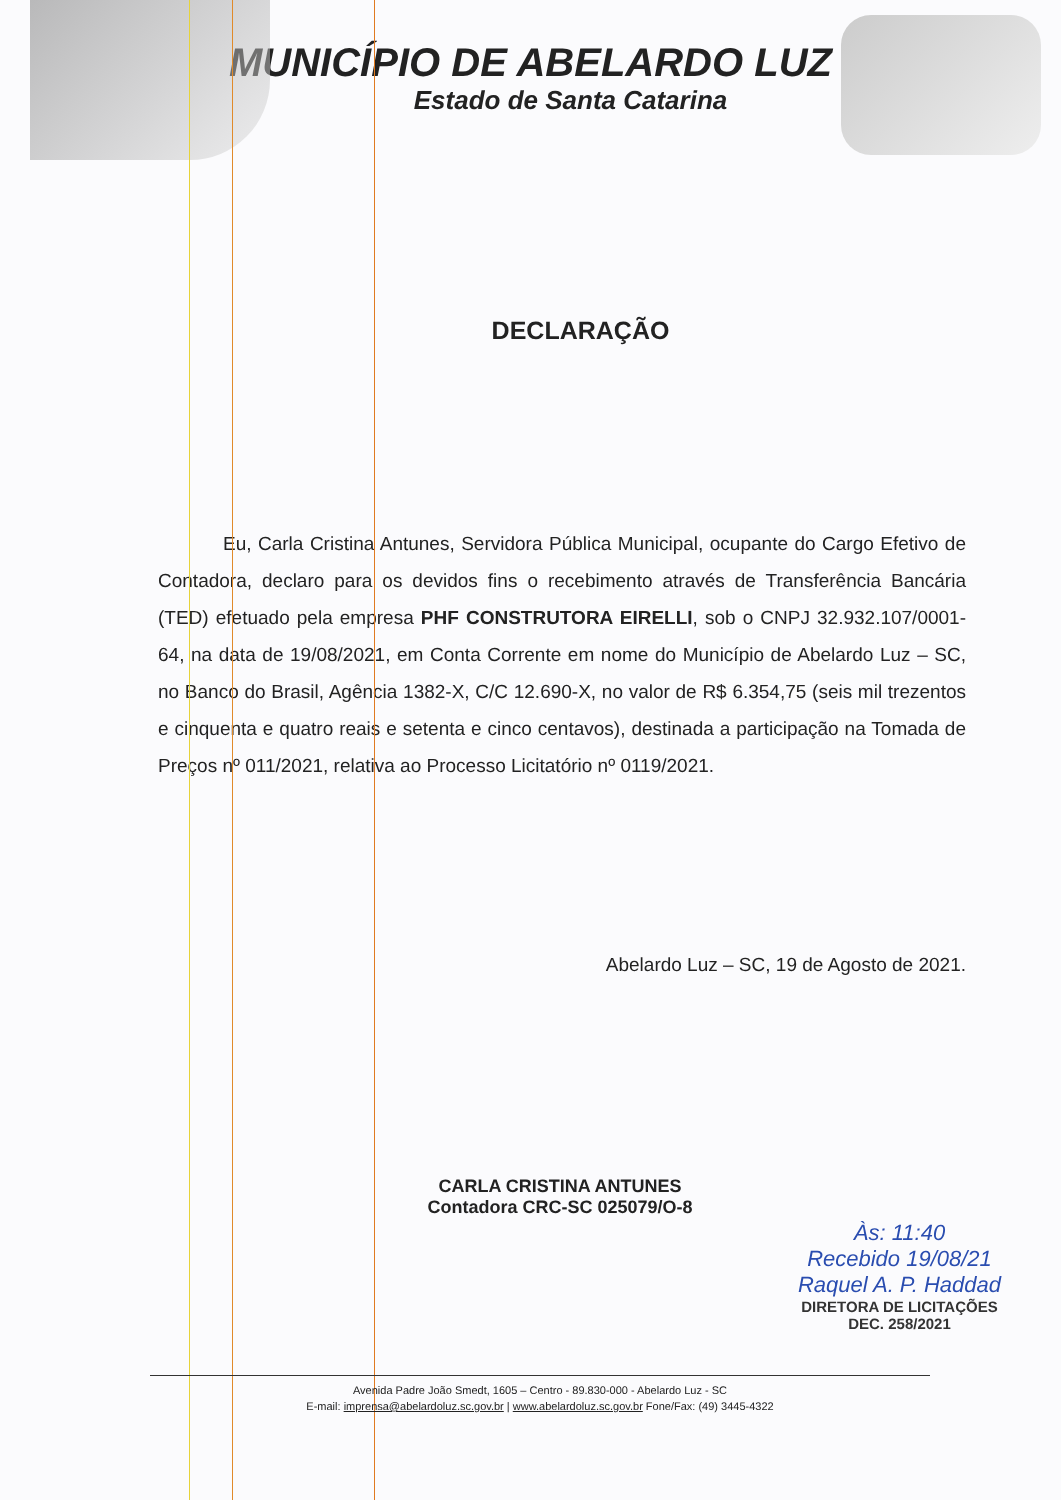MUNICÍPIO DE ABELARDO LUZ
Estado de Santa Catarina
DECLARAÇÃO
Eu, Carla Cristina Antunes, Servidora Pública Municipal, ocupante do Cargo Efetivo de Contadora, declaro para os devidos fins o recebimento através de Transferência Bancária (TED) efetuado pela empresa PHF CONSTRUTORA EIRELLI, sob o CNPJ 32.932.107/0001-64, na data de 19/08/2021, em Conta Corrente em nome do Município de Abelardo Luz – SC, no Banco do Brasil, Agência 1382-X, C/C 12.690-X, no valor de R$ 6.354,75 (seis mil trezentos e cinquenta e quatro reais e setenta e cinco centavos), destinada a participação na Tomada de Preços nº 011/2021, relativa ao Processo Licitatório nº 0119/2021.
Abelardo Luz – SC, 19 de Agosto de 2021.
CARLA CRISTINA ANTUNES
Contadora CRC-SC 025079/O-8
Às: 11:40
Recebido 19/08/21
Raquel A. P. Haddad
DIRETORA DE LICITAÇÕES
DEC. 258/2021
Avenida Padre João Smedt, 1605 – Centro - 89.830-000 - Abelardo Luz - SC
E-mail: imprensa@abelardoluz.sc.gov.br | www.abelardoluz.sc.gov.br Fone/Fax: (49) 3445-4322